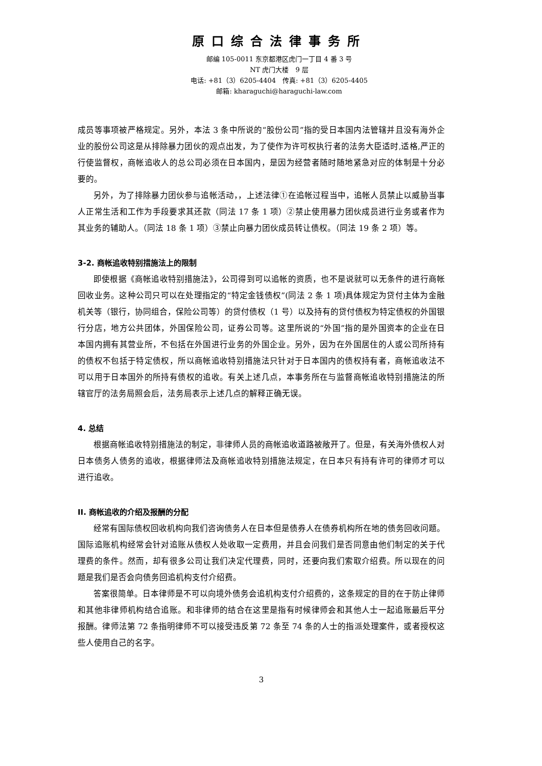原口综合法律事务所
邮编 105-0011 东京都港区虎门一丁目 4 番 3 号
NT 虎门大楼　9 层
电话: +81（3）6205-4404　传真: +81（3）6205-4405
邮箱: kharaguchi@haraguchi-law.com
成员等事项被严格规定。另外，本法 3 条中所说的“股份公司”指的受日本国内法管辖并且没有海外企业的股份公司这是从排除暴力团伙的观点出发，为了使作为许可权执行者的法务大臣适时,适格,严正的行使监督权，商帐追收人的总公司必须在日本国内，是因为经营者随时随地紧急对应的体制是十分必要的。
另外，为了排除暴力团伙参与追帐活动，，上述法律①在追帐过程当中，追帐人员禁止以威胁当事人正常生活和工作为手段要求其还款（同法 17 条 1 项）②禁止使用暴力团伙成员进行业务或者作为其业务的辅助人。（同法 18 条 1 项）③禁止向暴力团伙成员转让债权。（同法 19 条 2 项）等。
3-2. 商帐追收特别措施法上的限制
即使根据《商帐追收特别措施法》，公司得到可以追帐的资质，也不是说就可以无条件的进行商帐回收业务。这种公司只可以在处理指定的“特定金钱债权”(同法 2 条 1 项)具体规定为贷付主体为金融机关等（银行，协同组合，保险公司等）的贷付债权（1 号）以及持有的贷付债权为特定债权的外国银行分店，地方公共团体，外国保险公司，证券公司等。这里所说的“外国”指的是外国资本的企业在日本国内拥有其营业所，不包括在外国进行业务的外国企业。另外，因为在外国居住的人或公司所持有的债权不包括于特定债权，所以商帐追收特别措施法只针对于日本国内的债权持有者，商帐追收法不可以用于日本国外的所持有债权的追收。有关上述几点，本事务所在与监督商帐追收特别措施法的所辖官厅的法务局照会后，法务局表示上述几点的解释正确无误。
4. 总结
根据商帐追收特别措施法的制定，非律师人员的商帐追收道路被敞开了。但是，有关海外债权人对日本债务人债务的追收，根据律师法及商帐追收特别措施法规定，在日本只有持有许可的律师才可以进行追收。
II. 商帐追收的介绍及报酬的分配
经常有国际债权回收机构向我们咨询债务人在日本但是债券人在债券机构所在地的债务回收问题。国际追账机构经常会针对追账从债权人处收取一定费用，并且会问我们是否同意由他们制定的关于代理费的条件。然而，却有很多公司让我们决定代理费，同时，还要向我们索取介绍费。所以现在的问题是我们是否会向债务回追机构支付介绍费。
答案很简单。日本律师是不可以向境外债务会追机构支付介绍费的，这条规定的目的在于防止律师和其他非律师机构结合追账。和非律师的结合在这里是指有时候律师会和其他人士一起追账最后平分报酬。律师法第 72 条指明律师不可以接受违反第 72 条至 74 条的人士的指派处理案件，或者授权这些人使用自己的名字。
3